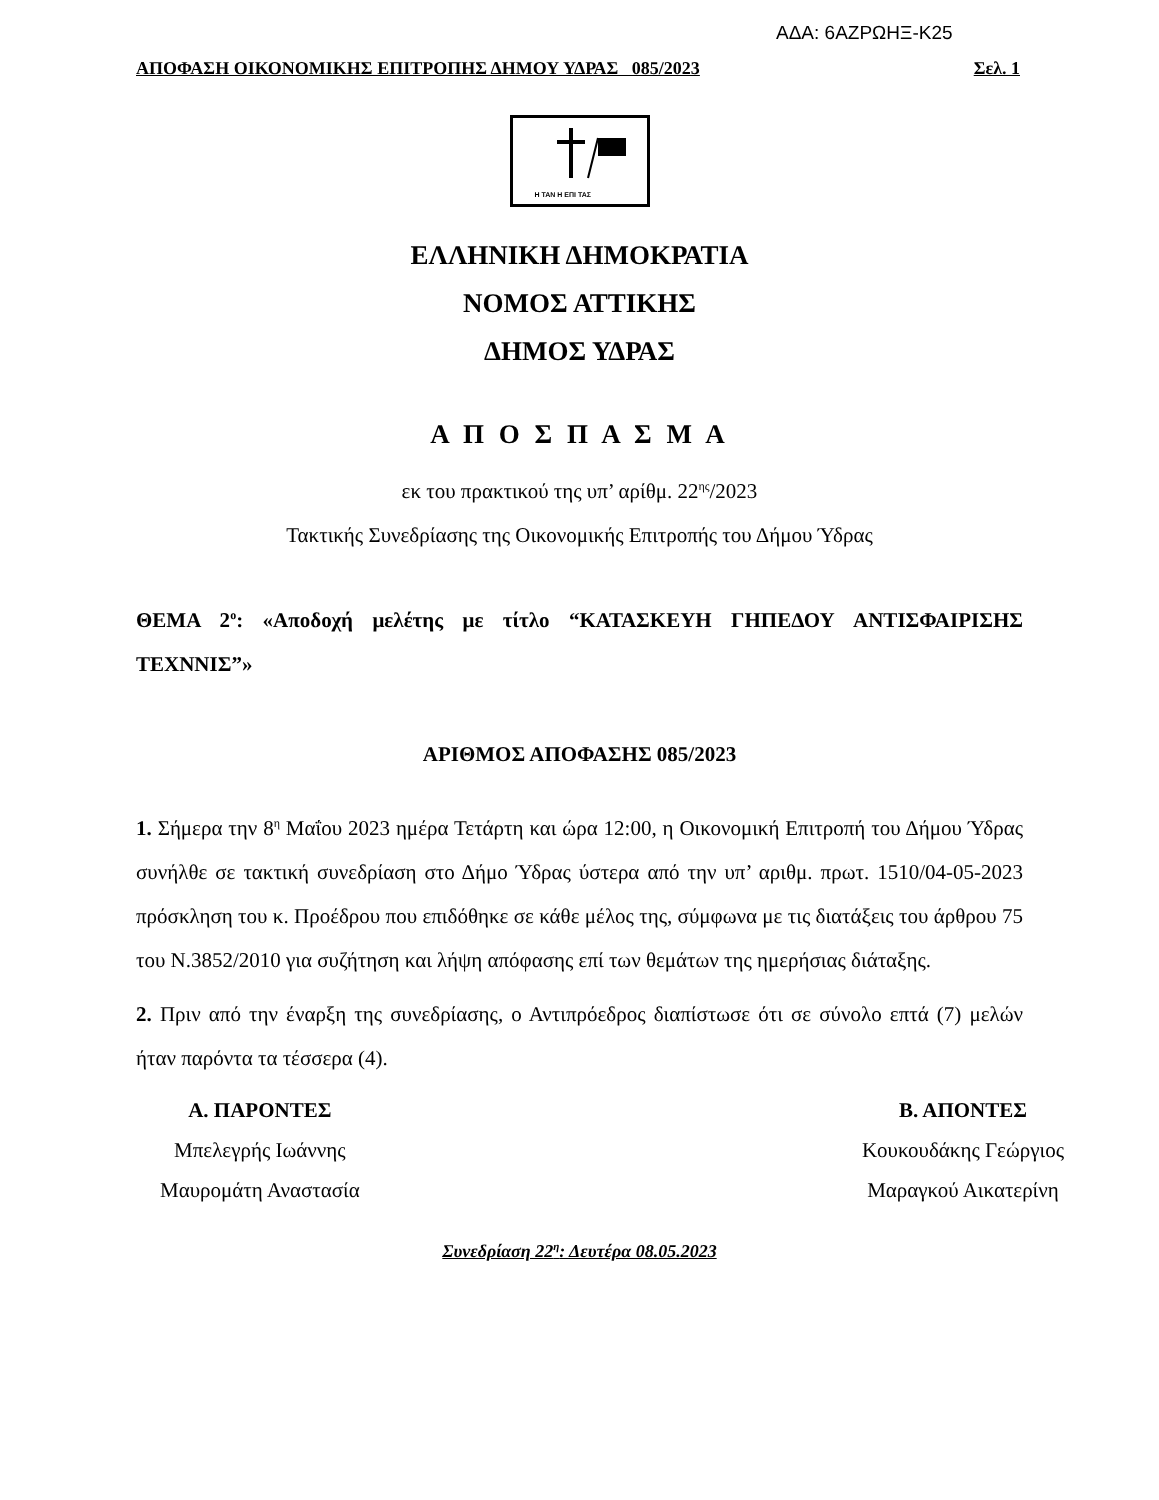ΑΔΑ: 6ΑΖΡΩΗΞ-Κ25
ΑΠΟΦΑΣΗ ΟΙΚΟΝΟΜΙΚΗΣ ΕΠΙΤΡΟΠΗΣ ΔΗΜΟΥ ΥΔΡΑΣ 085/2023 Σελ. 1
Η ΤΑΝ Η ΕΠΙ ΤΑΣ
ΕΛΛΗΝΙΚΗ ΔΗΜΟΚΡΑΤΙΑ
ΝΟΜΟΣ ΑΤΤΙΚΗΣ
ΔΗΜΟΣ ΥΔΡΑΣ
Α Π Ο Σ Π Α Σ Μ Α
εκ του πρακτικού της υπ’ αρίθμ. 22<sup>ης</sup>/2023
Τακτικής Συνεδρίασης της Οικονομικής Επιτροπής του Δήμου Ύδρας
ΘΕΜΑ 2<sup>ο</sup>: «Αποδοχή μελέτης με τίτλο “ΚΑΤΑΣΚΕΥΗ ΓΗΠΕΔΟΥ ΑΝΤΙΣΦΑΙΡΙΣΗΣ ΤΕΧΝΝΙΣ”»
ΑΡΙΘΜΟΣ ΑΠΟΦΑΣΗΣ 085/2023
1. Σήμερα την 8<sup>η</sup> Μαΐου 2023 ημέρα Τετάρτη και ώρα 12:00, η Οικονομική Επιτροπή του Δήμου Ύδρας συνήλθε σε τακτική συνεδρίαση στο Δήμο Ύδρας ύστερα από την υπ’ αριθμ. πρωτ. 1510/04-05-2023 πρόσκληση του κ. Προέδρου που επιδόθηκε σε κάθε μέλος της, σύμφωνα με τις διατάξεις του άρθρου 75 του Ν.3852/2010 για συζήτηση και λήψη απόφασης επί των θεμάτων της ημερήσιας διάταξης.
2. Πριν από την έναρξη της συνεδρίασης, ο Αντιπρόεδρος διαπίστωσε ότι σε σύνολο επτά (7) μελών ήταν παρόντα τα τέσσερα (4).
Α. ΠΑΡΟΝΤΕΣ
Μπελεγρής Ιωάννης
Μαυρομάτη Αναστασία
Β. ΑΠΟΝΤΕΣ
Κουκουδάκης Γεώργιος
Μαραγκού Αικατερίνη
Συνεδρίαση 22<sup>η</sup>: Δευτέρα 08.05.2023